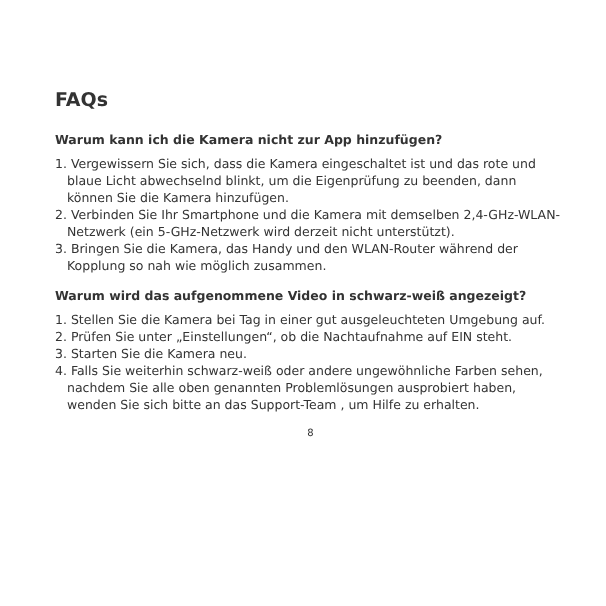FAQs
Warum kann ich die Kamera nicht zur App hinzufügen?
1. Vergewissern Sie sich, dass die Kamera eingeschaltet ist und das rote und blaue Licht abwechselnd blinkt, um die Eigenprüfung zu beenden, dann können Sie die Kamera hinzufügen.
2. Verbinden Sie Ihr Smartphone und die Kamera mit demselben 2,4-GHz-WLAN-Netzwerk (ein 5-GHz-Netzwerk wird derzeit nicht unterstützt).
3. Bringen Sie die Kamera, das Handy und den WLAN-Router während der Kopplung so nah wie möglich zusammen.
Warum wird das aufgenommene Video in schwarz-weiß angezeigt?
1. Stellen Sie die Kamera bei Tag in einer gut ausgeleuchteten Umgebung auf.
2. Prüfen Sie unter „Einstellungen“, ob die Nachtaufnahme auf EIN steht.
3. Starten Sie die Kamera neu.
4. Falls Sie weiterhin schwarz-weiß oder andere ungewöhnliche Farben sehen, nachdem Sie alle oben genannten Problemlösungen ausprobiert haben, wenden Sie sich bitte an das Support-Team , um Hilfe zu erhalten.
8